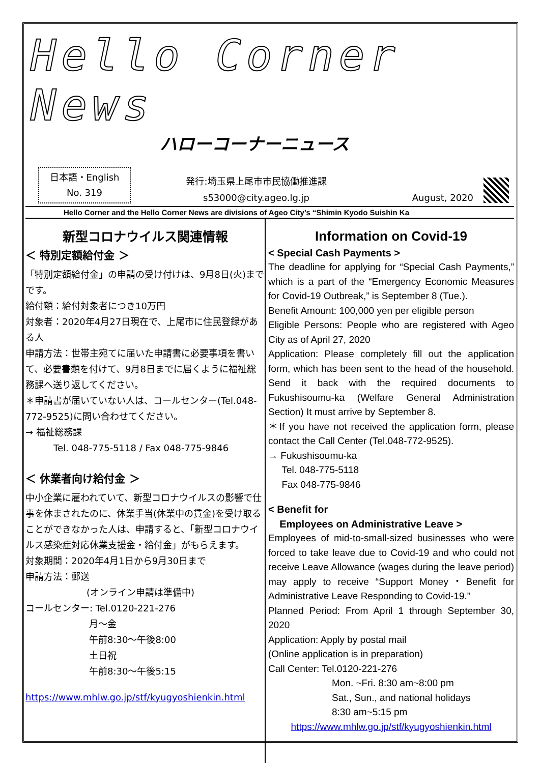Hello Corner News
ハローコーナーニュース
日本語・English
No. 319
発行:埼玉県上尾市市民協働推進課
s53000@city.ageo.lg.jp
August, 2020
Hello Corner and the Hello Corner News are divisions of Ageo City’s “Shimin Kyodo Suishin Ka
新型コロナウイルス関連情報
＜ 特別定額給付金 ＞
「特別定額給付金」の申請の受け付けは、9月8日(火)までです。
給付額：給付対象者につき10万円
対象者：2020年4月27日現在で、上尾市に住民登録がある人
申請方法：世帯主宛てに届いた申請書に必要事項を書いて、必要書類を付けて、9月8日までに届くように福祉総務課へ送り返してください。
＊申請書が届いていない人は、コールセンター(Tel.048-772-9525)に問い合わせてください。
→ 福祉総務課
Tel. 048-775-5118 / Fax 048-775-9846
＜ 休業者向け給付金 ＞
中小企業に雇われていて、新型コロナウイルスの影響で仕事を休まされたのに、休業手当(休業中の賃金)を受け取ることができなかった人は、申請すると、「新型コロナウイルス感染症対応休業支援金・給付金」がもらえます。
対象期間：2020年4月1日から9月30日まで
申請方法：郵送
(オンライン申請は準備中)
コールセンター: Tel.0120-221-276
月～金
午前8:30～午後8:00
土日祝
午前8:30～午後5:15
https://www.mhlw.go.jp/stf/kyugyoshienkin.html
Information on Covid-19
< Special Cash Payments >
The deadline for applying for “Special Cash Payments,” which is a part of the “Emergency Economic Measures for Covid-19 Outbreak,” is September 8 (Tue.).
Benefit Amount: 100,000 yen per eligible person
Eligible Persons: People who are registered with Ageo City as of April 27, 2020
Application: Please completely fill out the application form, which has been sent to the head of the household. Send it back with the required documents to Fukushisoumu-ka (Welfare General Administration Section) It must arrive by September 8.
＊If you have not received the application form, please contact the Call Center (Tel.048-772-9525).
→ Fukushisoumu-ka
Tel. 048-775-5118
Fax 048-775-9846
< Benefit for
Employees on Administrative Leave >
Employees of mid-to-small-sized businesses who were forced to take leave due to Covid-19 and who could not receive Leave Allowance (wages during the leave period) may apply to receive “Support Money・Benefit for Administrative Leave Responding to Covid-19.”
Planned Period: From April 1 through September 30, 2020
Application: Apply by postal mail
(Online application is in preparation)
Call Center: Tel.0120-221-276
Mon. ~Fri. 8:30 am~8:00 pm
Sat., Sun., and national holidays
8:30 am~5:15 pm
https://www.mhlw.go.jp/stf/kyugyoshienkin.html